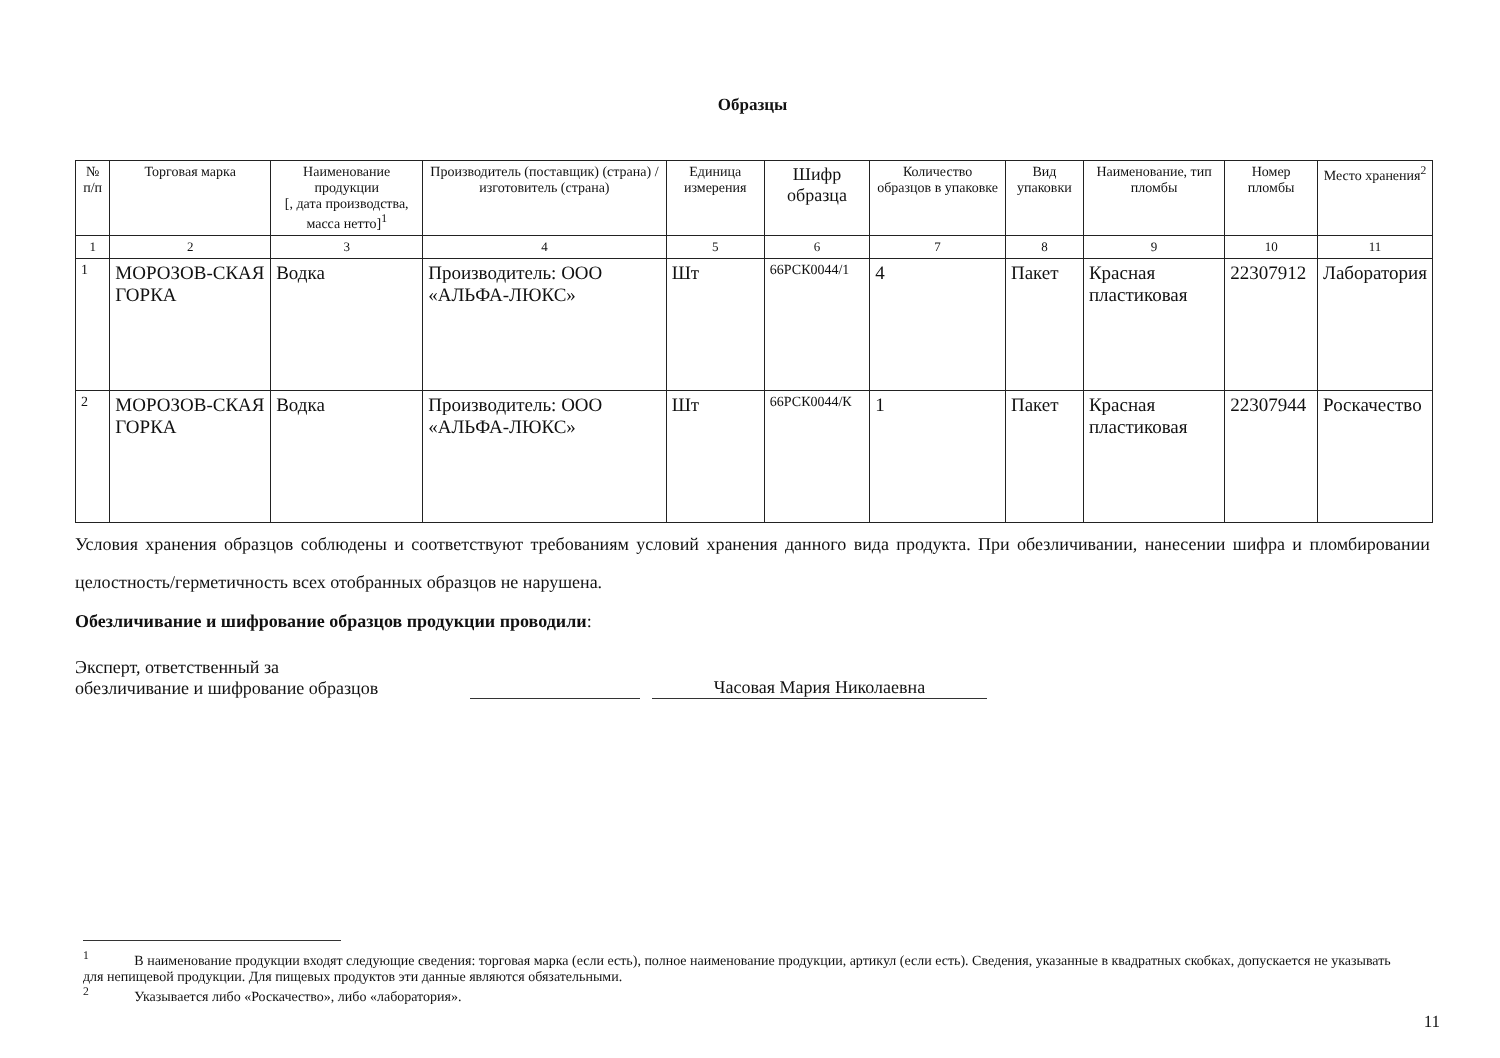Образцы
| № п/п | Торговая марка | Наименование продукции [, дата производства, масса нетто]<sup>1</sup> | Производитель (поставщик) (страна) / изготовитель (страна) | Единица измерения | Шифр образца | Количество образцов в упаковке | Вид упаковки | Наименование, тип пломбы | Номер пломбы | Место хранения<sup>2</sup> |
| --- | --- | --- | --- | --- | --- | --- | --- | --- | --- | --- |
| 1 | 2 | 3 | 4 | 5 | 6 | 7 | 8 | 9 | 10 | 11 |
| 1 | МОРОЗОВ-СКАЯ ГОРКА | Водка | Производитель: ООО «АЛЬФА-ЛЮКС» | Шт | 66РСК0044/1 | 4 | Пакет | Красная пластиковая | 22307912 | Лаборатория |
| 2 | МОРОЗОВ-СКАЯ ГОРКА | Водка | Производитель: ООО «АЛЬФА-ЛЮКС» | Шт | 66РСК0044/К | 1 | Пакет | Красная пластиковая | 22307944 | Роскачество |
Условия хранения образцов соблюдены и соответствуют требованиям условий хранения данного вида продукта. При обезличивании, нанесении шифра и пломбировании целостность/герметичность всех отобранных образцов не нарушена.
Обезличивание и шифрование образцов продукции проводили:
Эксперт, ответственный за
обезличивание и шифрование образцов
Часовая Мария Николаевна
<sup>1</sup> В наименование продукции входят следующие сведения: торговая марка (если есть), полное наименование продукции, артикул (если есть). Сведения, указанные в квадратных скобках, допускается не указывать для непищевой продукции. Для пищевых продуктов эти данные являются обязательными.
<sup>2</sup> Указывается либо «Роскачество», либо «лаборатория».
11